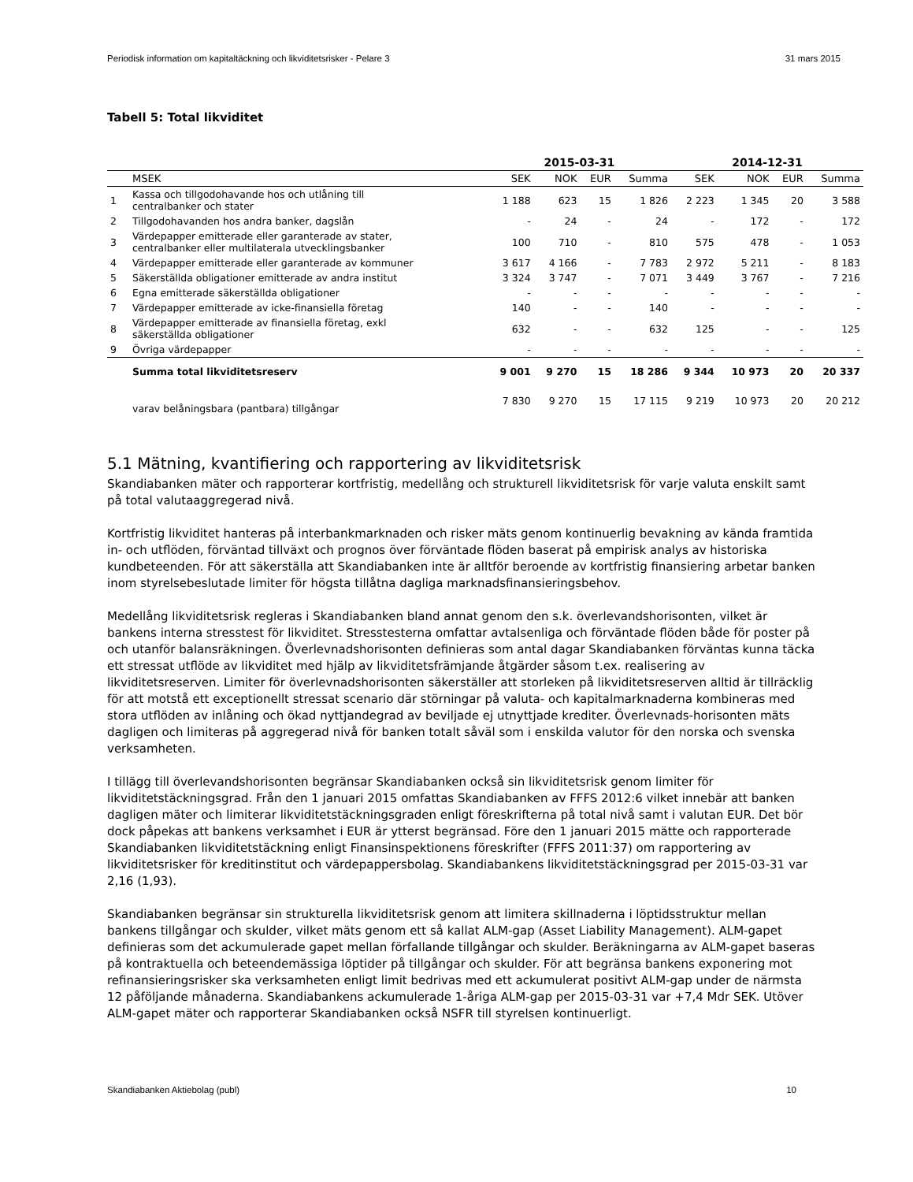Periodisk information om kapitaltäckning och likviditetsrisker - Pelare 3 31 mars 2015
Tabell 5: Total likviditet
| | | 2015-03-31 | | | | 2014-12-31 | | | |
| --- | --- | --- | --- | --- | --- | --- | --- | --- | --- |
| | MSEK | SEK | NOK | EUR | Summa | SEK | NOK | EUR | Summa |
| 1 | Kassa och tillgodohavande hos och utlåning till centralbanker och stater | 1 188 | 623 | 15 | 1 826 | 2 223 | 1 345 | 20 | 3 588 |
| 2 | Tillgodohavanden hos andra banker, dagslån | - | 24 | - | 24 | - | 172 | - | 172 |
| 3 | Värdepapper emitterade eller garanterade av stater, centralbanker eller multilaterala utvecklingsbanker | 100 | 710 | - | 810 | 575 | 478 | - | 1 053 |
| 4 | Värdepapper emitterade eller garanterade av kommuner | 3 617 | 4 166 | - | 7 783 | 2 972 | 5 211 | - | 8 183 |
| 5 | Säkerställda obligationer emitterade av andra institut | 3 324 | 3 747 | - | 7 071 | 3 449 | 3 767 | - | 7 216 |
| 6 | Egna emitterade säkerställda obligationer | - | - | - | - | - | - | - | - |
| 7 | Värdepapper emitterade av icke-finansiella företag | 140 | - | - | 140 | - | - | - | - |
| 8 | Värdepapper emitterade av finansiella företag, exkl säkerställda obligationer | 632 | - | - | 632 | 125 | - | - | 125 |
| 9 | Övriga värdepapper | - | - | - | - | - | - | - | - |
| | Summa total likviditetsreserv | 9 001 | 9 270 | 15 | 18 286 | 9 344 | 10 973 | 20 | 20 337 |
| | varav belåningsbara (pantbara) tillgångar | 7 830 | 9 270 | 15 | 17 115 | 9 219 | 10 973 | 20 | 20 212 |
5.1 Mätning, kvantifiering och rapportering av likviditetsrisk
Skandiabanken mäter och rapporterar kortfristig, medellång och strukturell likviditetsrisk för varje valuta enskilt samt på total valutaaggregerad nivå.
Kortfristig likviditet hanteras på interbankmarknaden och risker mäts genom kontinuerlig bevakning av kända framtida in- och utflöden, förväntad tillväxt och prognos över förväntade flöden baserat på empirisk analys av historiska kundbeteenden. För att säkerställa att Skandiabanken inte är alltför beroende av kortfristig finansiering arbetar banken inom styrelsebeslutade limiter för högsta tillåtna dagliga marknadsfinansieringsbehov.
Medellång likviditetsrisk regleras i Skandiabanken bland annat genom den s.k. överlevandshorisonten, vilket är bankens interna stresstest för likviditet. Stresstesterna omfattar avtalsenliga och förväntade flöden både för poster på och utanför balansräkningen. Överlevnadshorisonten definieras som antal dagar Skandiabanken förväntas kunna täcka ett stressat utflöde av likviditet med hjälp av likviditetsfrämjande åtgärder såsom t.ex. realisering av likviditetsreserven. Limiter för överlevnadshorisonten säkerställer att storleken på likviditetsreserven alltid är tillräcklig för att motstå ett exceptionellt stressat scenario där störningar på valuta- och kapitalmarknaderna kombineras med stora utflöden av inlåning och ökad nyttjandegrad av beviljade ej utnyttjade krediter. Överlevnads-horisonten mäts dagligen och limiteras på aggregerad nivå för banken totalt såväl som i enskilda valutor för den norska och svenska verksamheten.
I tillägg till överlevandshorisonten begränsar Skandiabanken också sin likviditetsrisk genom limiter för likviditetstäckningsgrad. Från den 1 januari 2015 omfattas Skandiabanken av FFFS 2012:6 vilket innebär att banken dagligen mäter och limiterar likviditetstäckningsgraden enligt föreskrifterna på total nivå samt i valutan EUR. Det bör dock påpekas att bankens verksamhet i EUR är ytterst begränsad. Före den 1 januari 2015 mätte och rapporterade Skandiabanken likviditetstäckning enligt Finansinspektionens föreskrifter (FFFS 2011:37) om rapportering av likviditetsrisker för kreditinstitut och värdepappersbolag. Skandiabankens likviditetstäckningsgrad per 2015-03-31 var 2,16 (1,93).
Skandiabanken begränsar sin strukturella likviditetsrisk genom att limitera skillnaderna i löptidsstruktur mellan bankens tillgångar och skulder, vilket mäts genom ett så kallat ALM-gap (Asset Liability Management). ALM-gapet definieras som det ackumulerade gapet mellan förfallande tillgångar och skulder. Beräkningarna av ALM-gapet baseras på kontraktuella och beteendemässiga löptider på tillgångar och skulder. För att begränsa bankens exponering mot refinansieringsrisker ska verksamheten enligt limit bedrivas med ett ackumulerat positivt ALM-gap under de närmsta 12 påföljande månaderna. Skandiabankens ackumulerade 1-åriga ALM-gap per 2015-03-31 var +7,4 Mdr SEK. Utöver ALM-gapet mäter och rapporterar Skandiabanken också NSFR till styrelsen kontinuerligt.
Skandiabanken Aktiebolag (publ) 10